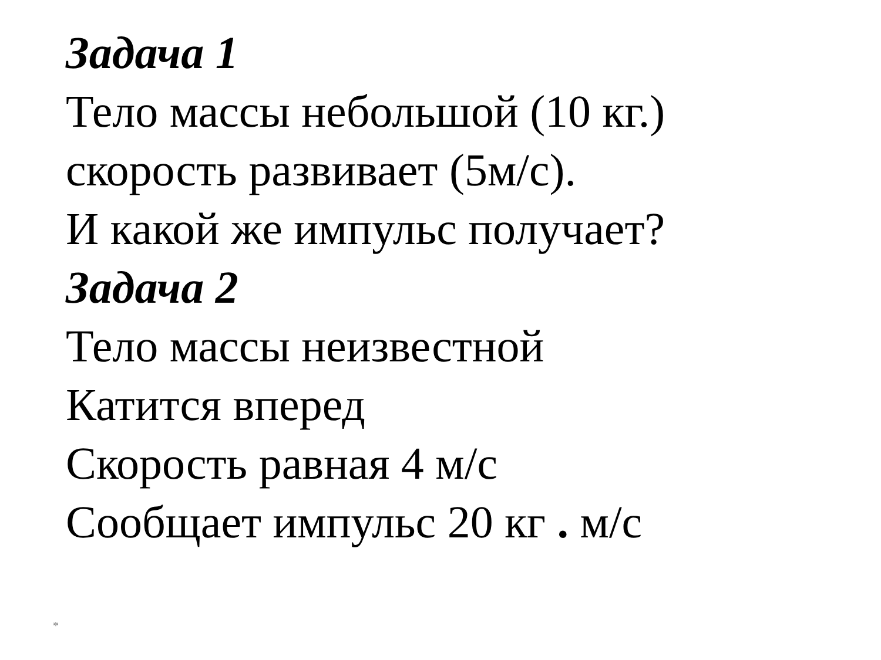Задача 1
Тело массы небольшой (10 кг.)
скорость развивает (5м/с).
И какой же импульс получает?
Задача 2
Тело массы неизвестной
Катится вперед
Скорость равная 4 м/с
Сообщает импульс 20 кг . м/с
*